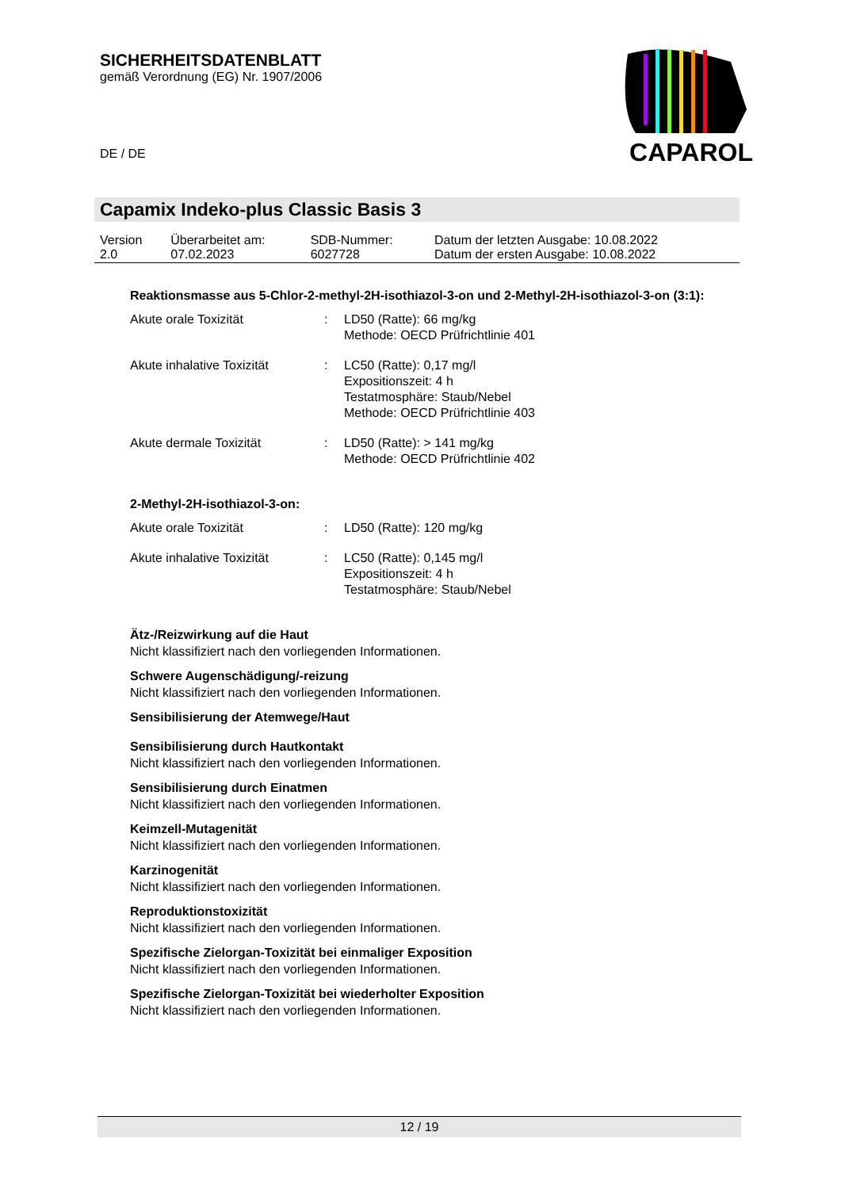SICHERHEITSDATENBLATT
gemäß Verordnung (EG) Nr. 1907/2006
DE / DE
CAPAROL
Capamix Indeko-plus Classic Basis 3
| Version 2.0 | Überarbeitet am: 07.02.2023 | SDB-Nummer: 6027728 | Datum der letzten Ausgabe: 10.08.2022 Datum der ersten Ausgabe: 10.08.2022 |
Reaktionsmasse aus 5-Chlor-2-methyl-2H-isothiazol-3-on und 2-Methyl-2H-isothiazol-3-on (3:1):
| Akute orale Toxizität | : | LD50 (Ratte): 66 mg/kg Methode: OECD Prüfrichtlinie 401 |
| Akute inhalative Toxizität | : | LC50 (Ratte): 0,17 mg/l Expositionszeit: 4 h Testatmosphäre: Staub/Nebel Methode: OECD Prüfrichtlinie 403 |
| Akute dermale Toxizität | : | LD50 (Ratte): > 141 mg/kg Methode: OECD Prüfrichtlinie 402 |
2-Methyl-2H-isothiazol-3-on:
| Akute orale Toxizität | : | LD50 (Ratte): 120 mg/kg |
| Akute inhalative Toxizität | : | LC50 (Ratte): 0,145 mg/l Expositionszeit: 4 h Testatmosphäre: Staub/Nebel |
Ätz-/Reizwirkung auf die Haut
Nicht klassifiziert nach den vorliegenden Informationen.
Schwere Augenschädigung/-reizung
Nicht klassifiziert nach den vorliegenden Informationen.
Sensibilisierung der Atemwege/Haut
Sensibilisierung durch Hautkontakt
Nicht klassifiziert nach den vorliegenden Informationen.
Sensibilisierung durch Einatmen
Nicht klassifiziert nach den vorliegenden Informationen.
Keimzell-Mutagenität
Nicht klassifiziert nach den vorliegenden Informationen.
Karzinogenität
Nicht klassifiziert nach den vorliegenden Informationen.
Reproduktionstoxizität
Nicht klassifiziert nach den vorliegenden Informationen.
Spezifische Zielorgan-Toxizität bei einmaliger Exposition
Nicht klassifiziert nach den vorliegenden Informationen.
Spezifische Zielorgan-Toxizität bei wiederholter Exposition
Nicht klassifiziert nach den vorliegenden Informationen.
12 / 19